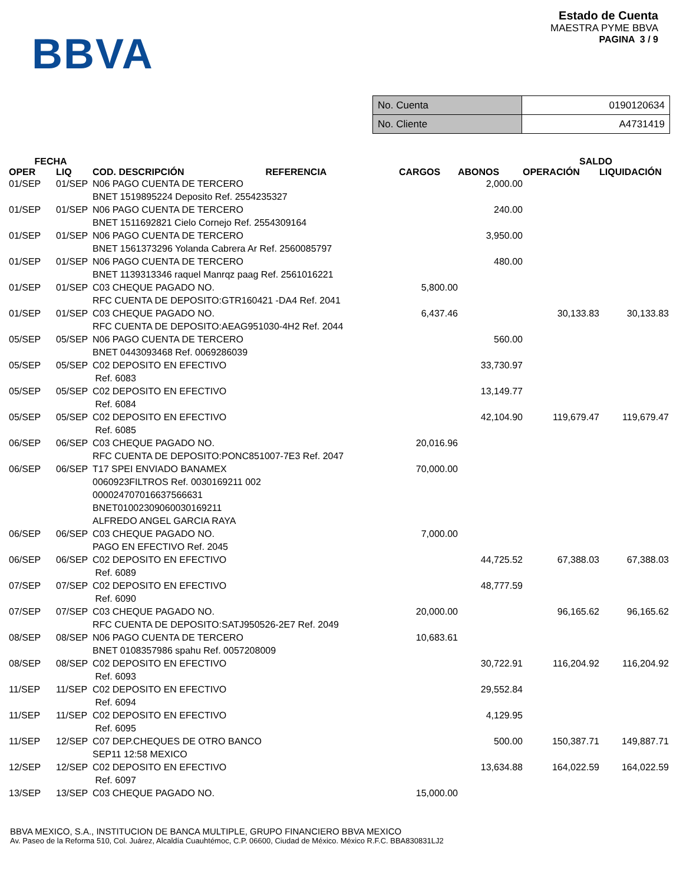BBVA
Estado de Cuenta
MAESTRA PYME BBVA
PAGINA 3 / 9
| No. Cuenta | 0190120634 |
| No. Cliente | A4731419 |
| FECHA | | | | | SALDO | |
| --- | --- | --- | --- | --- | --- | --- |
| OPER | LIQ | COD. DESCRIPCIÓN REFERENCIA | CARGOS | ABONOS | OPERACIÓN | LIQUIDACIÓN |
| 01/SEP | 01/SEP | N06 PAGO CUENTA DE TERCERO BNET 1519895224 Deposito Ref. 2554235327 | | 2,000.00 | | |
| 01/SEP | 01/SEP | N06 PAGO CUENTA DE TERCERO BNET 1511692821 Cielo Cornejo Ref. 2554309164 | | 240.00 | | |
| 01/SEP | 01/SEP | N06 PAGO CUENTA DE TERCERO BNET 1561373296 Yolanda Cabrera Ar Ref. 2560085797 | | 3,950.00 | | |
| 01/SEP | 01/SEP | N06 PAGO CUENTA DE TERCERO BNET 1139313346 raquel Manrqz paag Ref. 2561016221 | | 480.00 | | |
| 01/SEP | 01/SEP | C03 CHEQUE PAGADO NO. RFC CUENTA DE DEPOSITO:GTR160421 -DA4 Ref. 2041 | 5,800.00 | | | |
| 01/SEP | 01/SEP | C03 CHEQUE PAGADO NO. RFC CUENTA DE DEPOSITO:AEAG951030-4H2 Ref. 2044 | 6,437.46 | | 30,133.83 | 30,133.83 |
| 05/SEP | 05/SEP | N06 PAGO CUENTA DE TERCERO BNET 0443093468 Ref. 0069286039 | | 560.00 | | |
| 05/SEP | 05/SEP | C02 DEPOSITO EN EFECTIVO Ref. 6083 | | 33,730.97 | | |
| 05/SEP | 05/SEP | C02 DEPOSITO EN EFECTIVO Ref. 6084 | | 13,149.77 | | |
| 05/SEP | 05/SEP | C02 DEPOSITO EN EFECTIVO Ref. 6085 | | 42,104.90 | 119,679.47 | 119,679.47 |
| 06/SEP | 06/SEP | C03 CHEQUE PAGADO NO. RFC CUENTA DE DEPOSITO:PONC851007-7E3 Ref. 2047 | 20,016.96 | | | |
| 06/SEP | 06/SEP | T17 SPEI ENVIADO BANAMEX 0060923FILTROS Ref. 0030169211 002 000024707016637566631 BNET01002309060030169211 ALFREDO ANGEL GARCIA RAYA | 70,000.00 | | | |
| 06/SEP | 06/SEP | C03 CHEQUE PAGADO NO. PAGO EN EFECTIVO Ref. 2045 | 7,000.00 | | | |
| 06/SEP | 06/SEP | C02 DEPOSITO EN EFECTIVO Ref. 6089 | | 44,725.52 | 67,388.03 | 67,388.03 |
| 07/SEP | 07/SEP | C02 DEPOSITO EN EFECTIVO Ref. 6090 | | 48,777.59 | | |
| 07/SEP | 07/SEP | C03 CHEQUE PAGADO NO. RFC CUENTA DE DEPOSITO:SATJ950526-2E7 Ref. 2049 | 20,000.00 | | 96,165.62 | 96,165.62 |
| 08/SEP | 08/SEP | N06 PAGO CUENTA DE TERCERO BNET 0108357986 spahu Ref. 0057208009 | 10,683.61 | | | |
| 08/SEP | 08/SEP | C02 DEPOSITO EN EFECTIVO Ref. 6093 | | 30,722.91 | 116,204.92 | 116,204.92 |
| 11/SEP | 11/SEP | C02 DEPOSITO EN EFECTIVO Ref. 6094 | | 29,552.84 | | |
| 11/SEP | 11/SEP | C02 DEPOSITO EN EFECTIVO Ref. 6095 | | 4,129.95 | | |
| 11/SEP | 12/SEP | C07 DEP.CHEQUES DE OTRO BANCO SEP11 12:58 MEXICO | | 500.00 | 150,387.71 | 149,887.71 |
| 12/SEP | 12/SEP | C02 DEPOSITO EN EFECTIVO Ref. 6097 | | 13,634.88 | 164,022.59 | 164,022.59 |
| 13/SEP | 13/SEP | C03 CHEQUE PAGADO NO. | 15,000.00 | | | |
BBVA MEXICO, S.A., INSTITUCION DE BANCA MULTIPLE, GRUPO FINANCIERO BBVA MEXICO
Av. Paseo de la Reforma 510, Col. Juárez, Alcaldía Cuauhtémoc, C.P. 06600, Ciudad de México. México R.F.C. BBA830831LJ2